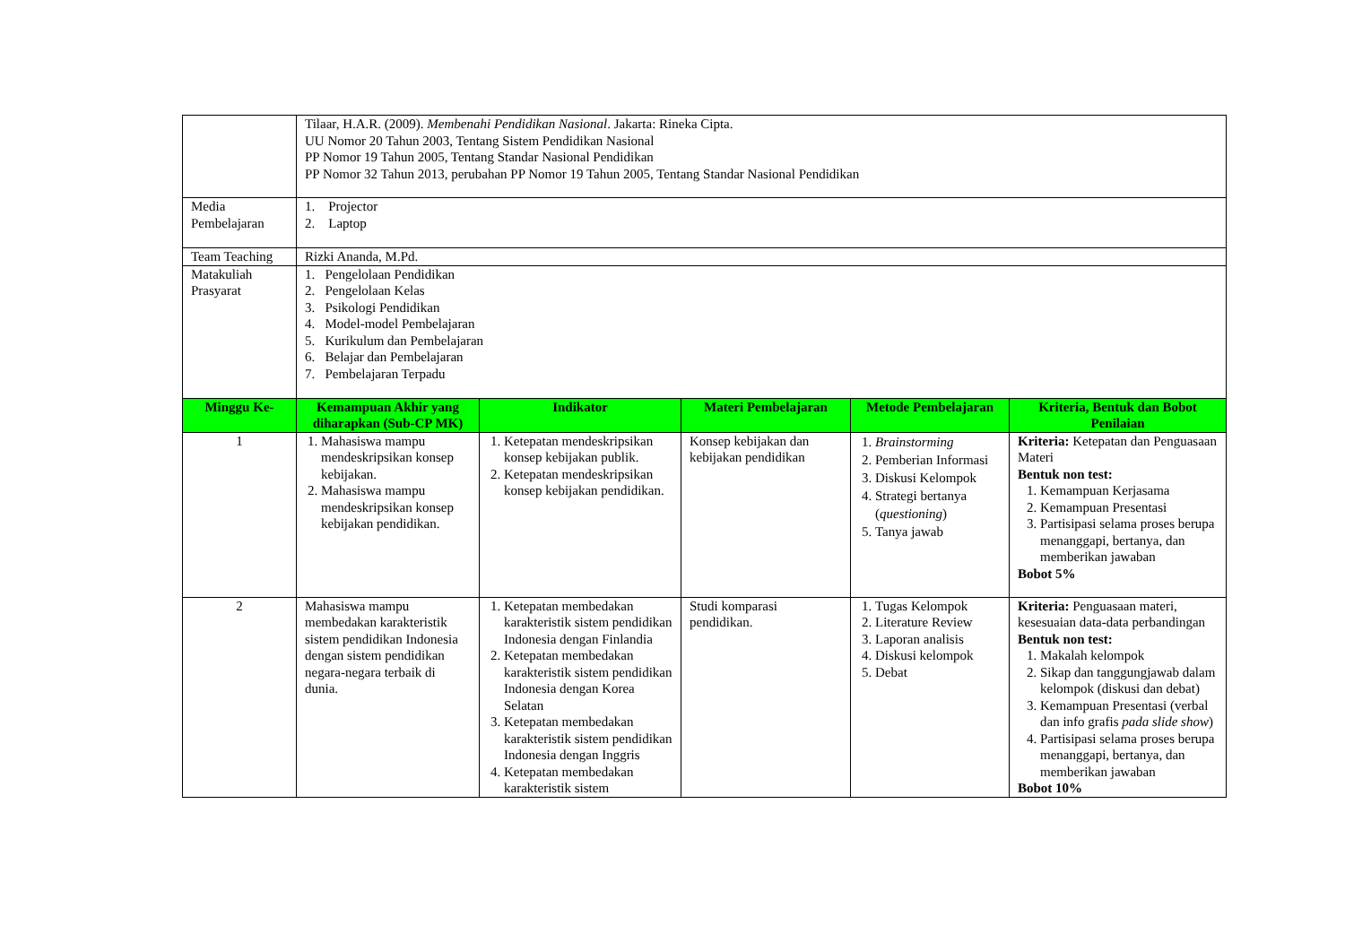| | Tilaar, H.A.R. (2009). Membenahi Pendidikan Nasional . Jakarta: Rineka Cipta. UU Nomor 20 Tahun 2003, Tentang Sistem Pendidikan Nasional PP Nomor 19 Tahun 2005, Tentang Standar Nasional Pendidikan PP Nomor 32 Tahun 2013, perubahan PP Nomor 19 Tahun 2005, Tentang Standar Nasional Pendidikan | | | | |
| Media Pembelajaran | 1. Projector 2. Laptop | | | | |
| Team Teaching | Rizki Ananda, M.Pd. | | | | |
| Matakuliah Prasyarat | 1. Pengelolaan Pendidikan 2. Pengelolaan Kelas 3. Psikologi Pendidikan 4. Model-model Pembelajaran 5. Kurikulum dan Pembelajaran 6. Belajar dan Pembelajaran 7. Pembelajaran Terpadu | | | | |
| Minggu Ke- | Kemampuan Akhir yang diharapkan (Sub-CP MK) | Indikator | Materi Pembelajaran | Metode Pembelajaran | Kriteria, Bentuk dan Bobot Penilaian |
| 1 | 1. Mahasiswa mampu mendeskripsikan konsep kebijakan. 2. Mahasiswa mampu mendeskripsikan konsep kebijakan pendidikan. | 1. Ketepatan mendeskripsikan konsep kebijakan publik. 2. Ketepatan mendeskripsikan konsep kebijakan pendidikan. | Konsep kebijakan dan kebijakan pendidikan | 1. Brainstorming 2. Pemberian Informasi 3. Diskusi Kelompok 4. Strategi bertanya ( questioning ) 5. Tanya jawab | Kriteria: Ketepatan dan Penguasaan Materi Bentuk non test: 1. Kemampuan Kerjasama 2. Kemampuan Presentasi 3. Partisipasi selama proses berupa menanggapi, bertanya, dan memberikan jawaban Bobot 5% |
| 2 | Mahasiswa mampu membedakan karakteristik sistem pendidikan Indonesia dengan sistem pendidikan negara-negara terbaik di dunia. | 1. Ketepatan membedakan karakteristik sistem pendidikan Indonesia dengan Finlandia 2. Ketepatan membedakan karakteristik sistem pendidikan Indonesia dengan Korea Selatan 3. Ketepatan membedakan karakteristik sistem pendidikan Indonesia dengan Inggris 4. Ketepatan membedakan karakteristik sistem | Studi komparasi pendidikan. | 1. Tugas Kelompok 2. Literature Review 3. Laporan analisis 4. Diskusi kelompok 5. Debat | Kriteria: Penguasaan materi, kesesuaian data-data perbandingan Bentuk non test: 1. Makalah kelompok 2. Sikap dan tanggungjawab dalam kelompok (diskusi dan debat) 3. Kemampuan Presentasi (verbal dan info grafis pada slide show ) 4. Partisipasi selama proses berupa menanggapi, bertanya, dan memberikan jawaban Bobot 10% |